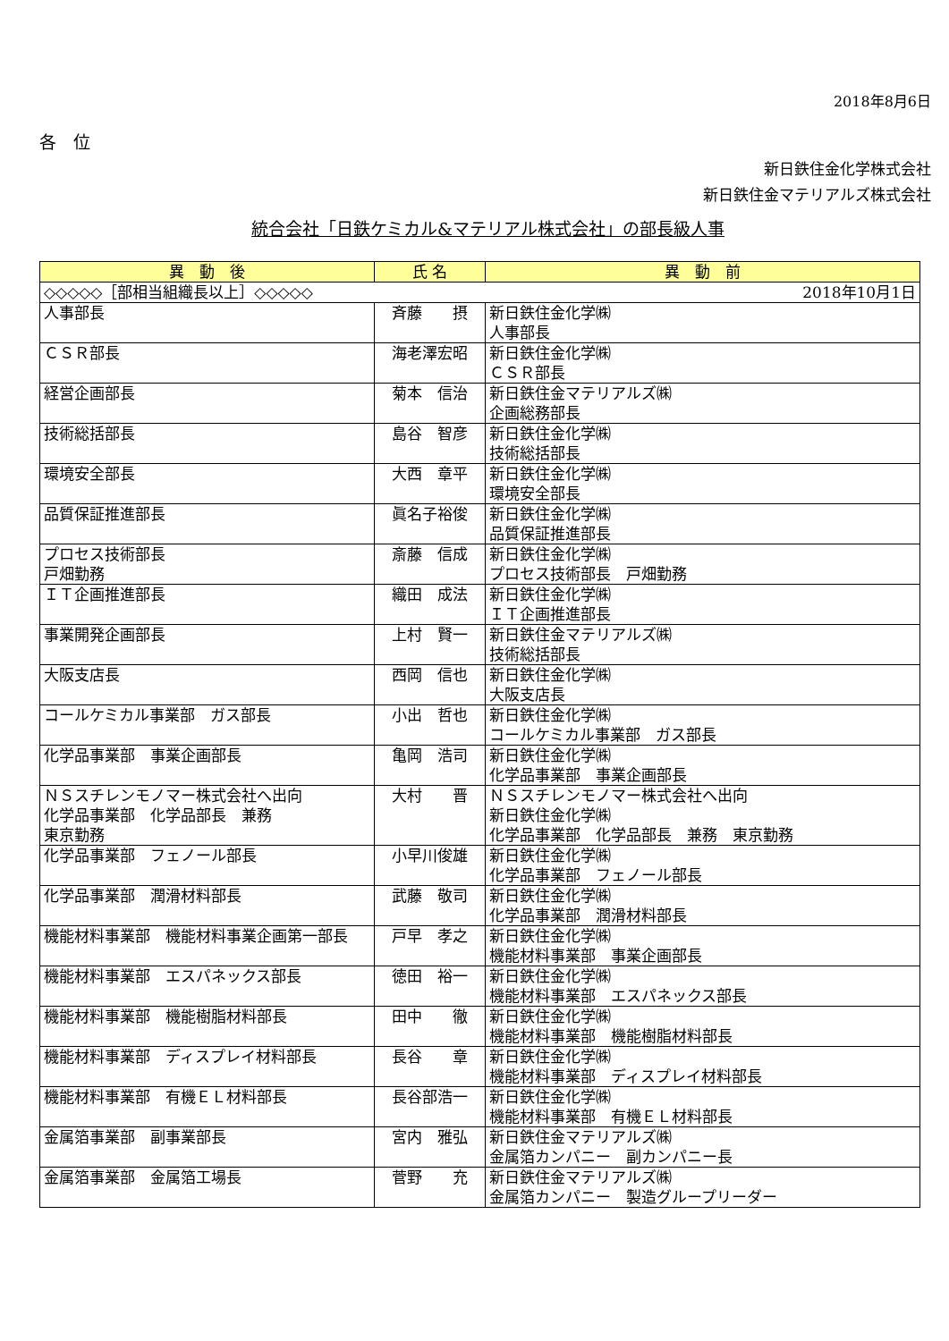2018年8月6日
各　位
新日鉄住金化学株式会社
新日鉄住金マテリアルズ株式会社
統合会社「日鉄ケミカル&マテリアル株式会社」の部長級人事
| 異 動 後 | 氏 名 | 異 動 前 |
| --- | --- | --- |
| ◇◇◇◇◇［部相当組織長以上］◇◇◇◇◇ 2018年10月1日 | | |
| 人事部長 | 斉藤 摂 | 新日鉄住金化学㈱ 人事部長 |
| ＣＳＲ部長 | 海老澤宏昭 | 新日鉄住金化学㈱ ＣＳＲ部長 |
| 経営企画部長 | 菊本 信治 | 新日鉄住金マテリアルズ㈱ 企画総務部長 |
| 技術総括部長 | 島谷 智彦 | 新日鉄住金化学㈱ 技術総括部長 |
| 環境安全部長 | 大西 章平 | 新日鉄住金化学㈱ 環境安全部長 |
| 品質保証推進部長 | 眞名子裕俊 | 新日鉄住金化学㈱ 品質保証推進部長 |
| プロセス技術部長 戸畑勤務 | 斎藤 信成 | 新日鉄住金化学㈱ プロセス技術部長 戸畑勤務 |
| ＩＴ企画推進部長 | 織田 成法 | 新日鉄住金化学㈱ ＩＴ企画推進部長 |
| 事業開発企画部長 | 上村 賢一 | 新日鉄住金マテリアルズ㈱ 技術総括部長 |
| 大阪支店長 | 西岡 信也 | 新日鉄住金化学㈱ 大阪支店長 |
| コールケミカル事業部 ガス部長 | 小出 哲也 | 新日鉄住金化学㈱ コールケミカル事業部 ガス部長 |
| 化学品事業部 事業企画部長 | 亀岡 浩司 | 新日鉄住金化学㈱ 化学品事業部 事業企画部長 |
| ＮＳスチレンモノマー株式会社へ出向 化学品事業部 化学品部長 兼務 東京勤務 | 大村 晋 | ＮＳスチレンモノマー株式会社へ出向 新日鉄住金化学㈱ 化学品事業部 化学品部長 兼務 東京勤務 |
| 化学品事業部 フェノール部長 | 小早川俊雄 | 新日鉄住金化学㈱ 化学品事業部 フェノール部長 |
| 化学品事業部 潤滑材料部長 | 武藤 敬司 | 新日鉄住金化学㈱ 化学品事業部 潤滑材料部長 |
| 機能材料事業部 機能材料事業企画第一部長 | 戸早 孝之 | 新日鉄住金化学㈱ 機能材料事業部 事業企画部長 |
| 機能材料事業部 エスパネックス部長 | 徳田 裕一 | 新日鉄住金化学㈱ 機能材料事業部 エスパネックス部長 |
| 機能材料事業部 機能樹脂材料部長 | 田中 徹 | 新日鉄住金化学㈱ 機能材料事業部 機能樹脂材料部長 |
| 機能材料事業部 ディスプレイ材料部長 | 長谷 章 | 新日鉄住金化学㈱ 機能材料事業部 ディスプレイ材料部長 |
| 機能材料事業部 有機ＥＬ材料部長 | 長谷部浩一 | 新日鉄住金化学㈱ 機能材料事業部 有機ＥＬ材料部長 |
| 金属箔事業部 副事業部長 | 宮内 雅弘 | 新日鉄住金マテリアルズ㈱ 金属箔カンパニー 副カンパニー長 |
| 金属箔事業部 金属箔工場長 | 菅野 充 | 新日鉄住金マテリアルズ㈱ 金属箔カンパニー 製造グループリーダー |